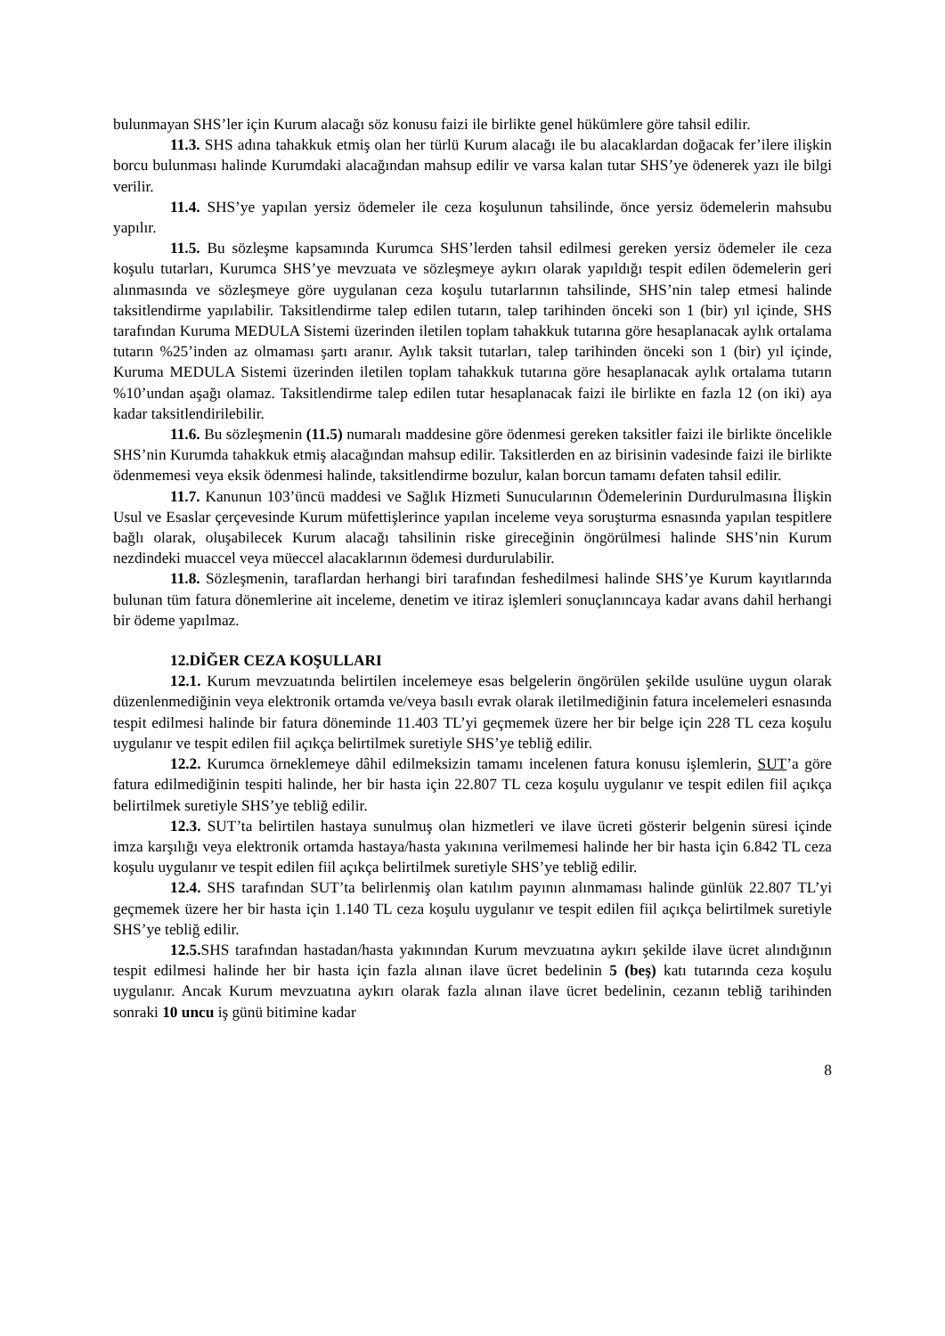bulunmayan SHS’ler için Kurum alacağı söz konusu faizi ile birlikte genel hükümlere göre tahsil edilir.
11.3. SHS adına tahakkuk etmiş olan her türlü Kurum alacağı ile bu alacaklardan doğacak fer’ilere ilişkin borcu bulunması halinde Kurumdaki alacağından mahsup edilir ve varsa kalan tutar SHS’ye ödenerek yazı ile bilgi verilir.
11.4. SHS’ye yapılan yersiz ödemeler ile ceza koşulunun tahsilinde, önce yersiz ödemelerin mahsubu yapılır.
11.5. Bu sözleşme kapsamında Kurumca SHS’lerden tahsil edilmesi gereken yersiz ödemeler ile ceza koşulu tutarları, Kurumca SHS’ye mevzuata ve sözleşmeye aykırı olarak yapıldığı tespit edilen ödemelerin geri alınmasında ve sözleşmeye göre uygulanan ceza koşulu tutarlarının tahsilinde, SHS’nin talep etmesi halinde taksitlendirme yapılabilir. Taksitlendirme talep edilen tutarın, talep tarihinden önceki son 1 (bir) yıl içinde, SHS tarafından Kuruma MEDULA Sistemi üzerinden iletilen toplam tahakkuk tutarına göre hesaplanacak aylık ortalama tutarın %25’inden az olmaması şartı aranır. Aylık taksit tutarları, talep tarihinden önceki son 1 (bir) yıl içinde, Kuruma MEDULA Sistemi üzerinden iletilen toplam tahakkuk tutarına göre hesaplanacak aylık ortalama tutarın %10’undan aşağı olamaz. Taksitlendirme talep edilen tutar hesaplanacak faizi ile birlikte en fazla 12 (on iki) aya kadar taksitlendirilebilir.
11.6. Bu sözleşmenin (11.5) numaralı maddesine göre ödenmesi gereken taksitler faizi ile birlikte öncelikle SHS’nin Kurumda tahakkuk etmiş alacağından mahsup edilir. Taksitlerden en az birisinin vadesinde faizi ile birlikte ödenmemesi veya eksik ödenmesi halinde, taksitlendirme bozulur, kalan borcun tamamı defaten tahsil edilir.
11.7. Kanunun 103’üncü maddesi ve Sağlık Hizmeti Sunucularının Ödemelerinin Durdurulmasına İlişkin Usul ve Esaslar çerçevesinde Kurum müfettişlerince yapılan inceleme veya soruşturma esnasında yapılan tespitlere bağlı olarak, oluşabilecek Kurum alacağı tahsilinin riske gireceğinin öngörülmesi halinde SHS’nin Kurum nezdindeki muaccel veya müeccel alacaklarının ödemesi durdurulabilir.
11.8. Sözleşmenin, taraflardan herhangi biri tarafından feshedilmesi halinde SHS’ye Kurum kayıtlarında bulunan tüm fatura dönemlerine ait inceleme, denetim ve itiraz işlemleri sonuçlanıncaya kadar avans dahil herhangi bir ödeme yapılmaz.
12.DİĞER CEZA KOŞULLARI
12.1. Kurum mevzuatında belirtilen incelemeye esas belgelerin öngörülen şekilde usulüne uygun olarak düzenlenmediğinin veya elektronik ortamda ve/veya basılı evrak olarak iletilmediğinin fatura incelemeleri esnasında tespit edilmesi halinde bir fatura döneminde 11.403 TL’yi geçmemek üzere her bir belge için 228 TL ceza koşulu uygulanır ve tespit edilen fiil açıkça belirtilmek suretiyle SHS’ye tebliğ edilir.
12.2. Kurumca örneklemeye dâhil edilmeksizin tamamı incelenen fatura konusu işlemlerin, SUT’a göre fatura edilmediğinin tespiti halinde, her bir hasta için 22.807 TL ceza koşulu uygulanır ve tespit edilen fiil açıkça belirtilmek suretiyle SHS’ye tebliğ edilir.
12.3. SUT’ta belirtilen hastaya sunulmuş olan hizmetleri ve ilave ücreti gösterir belgenin süresi içinde imza karşılığı veya elektronik ortamda hastaya/hasta yakınına verilmemesi halinde her bir hasta için 6.842 TL ceza koşulu uygulanır ve tespit edilen fiil açıkça belirtilmek suretiyle SHS’ye tebliğ edilir.
12.4. SHS tarafından SUT’ta belirlenmiş olan katılım payının alınmaması halinde günlük 22.807 TL’yi geçmemek üzere her bir hasta için 1.140 TL ceza koşulu uygulanır ve tespit edilen fiil açıkça belirtilmek suretiyle SHS’ye tebliğ edilir.
12.5. SHS tarafından hastadan/hasta yakınından Kurum mevzuatına aykırı şekilde ilave ücret alındığının tespit edilmesi halinde her bir hasta için fazla alınan ilave ücret bedelinin 5 (beş) katı tutarında ceza koşulu uygulanır. Ancak Kurum mevzuatına aykırı olarak fazla alınan ilave ücret bedelinin, cezanın tebliğ tarihinden sonraki 10 uncu iş günü bitimine kadar
8